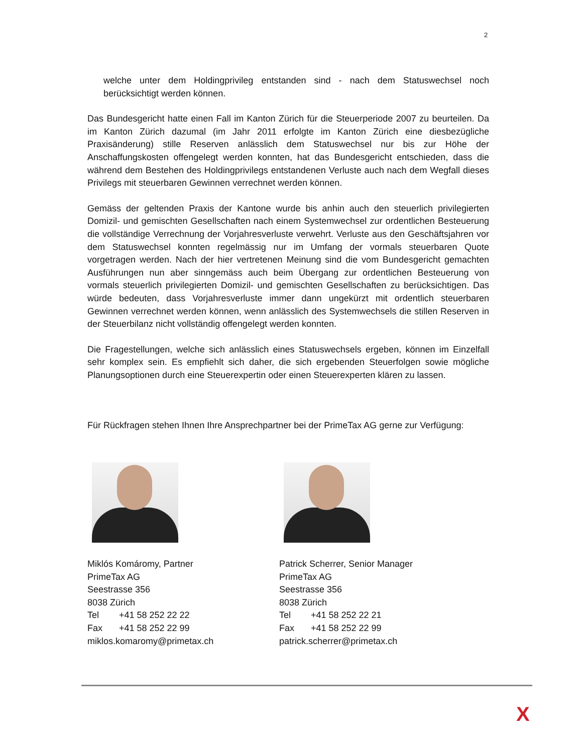2
welche unter dem Holdingprivileg entstanden sind - nach dem Statuswechsel noch berücksichtigt werden können.
Das Bundesgericht hatte einen Fall im Kanton Zürich für die Steuerperiode 2007 zu beurteilen. Da im Kanton Zürich dazumal (im Jahr 2011 erfolgte im Kanton Zürich eine diesbezügliche Praxisänderung) stille Reserven anlässlich dem Statuswechsel nur bis zur Höhe der Anschaffungskosten offengelegt werden konnten, hat das Bundesgericht entschieden, dass die während dem Bestehen des Holdingprivilegs entstandenen Verluste auch nach dem Wegfall dieses Privilegs mit steuerbaren Gewinnen verrechnet werden können.
Gemäss der geltenden Praxis der Kantone wurde bis anhin auch den steuerlich privilegierten Domizil- und gemischten Gesellschaften nach einem Systemwechsel zur ordentlichen Besteuerung die vollständige Verrechnung der Vorjahresverluste verwehrt. Verluste aus den Geschäftsjahren vor dem Statuswechsel konnten regelmässig nur im Umfang der vormals steuerbaren Quote vorgetragen werden. Nach der hier vertretenen Meinung sind die vom Bundesgericht gemachten Ausführungen nun aber sinngemäss auch beim Übergang zur ordentlichen Besteuerung von vormals steuerlich privilegierten Domizil- und gemischten Gesellschaften zu berücksichtigen. Das würde bedeuten, dass Vorjahresverluste immer dann ungekürzt mit ordentlich steuerbaren Gewinnen verrechnet werden können, wenn anlässlich des Systemwechsels die stillen Reserven in der Steuerbilanz nicht vollständig offengelegt werden konnten.
Die Fragestellungen, welche sich anlässlich eines Statuswechsels ergeben, können im Einzelfall sehr komplex sein. Es empfiehlt sich daher, die sich ergebenden Steuerfolgen sowie mögliche Planungsoptionen durch eine Steuerexpertin oder einen Steuerexperten klären zu lassen.
Für Rückfragen stehen Ihnen Ihre Ansprechpartner bei der PrimeTax AG gerne zur Verfügung:
Miklós Komáromy, Partner
PrimeTax AG
Seestrasse 356
8038 Zürich
Tel +41 58 252 22 22
Fax +41 58 252 22 99
miklos.komaromy@primetax.ch
Patrick Scherrer, Senior Manager
PrimeTax AG
Seestrasse 356
8038 Zürich
Tel +41 58 252 22 21
Fax +41 58 252 22 99
patrick.scherrer@primetax.ch
X